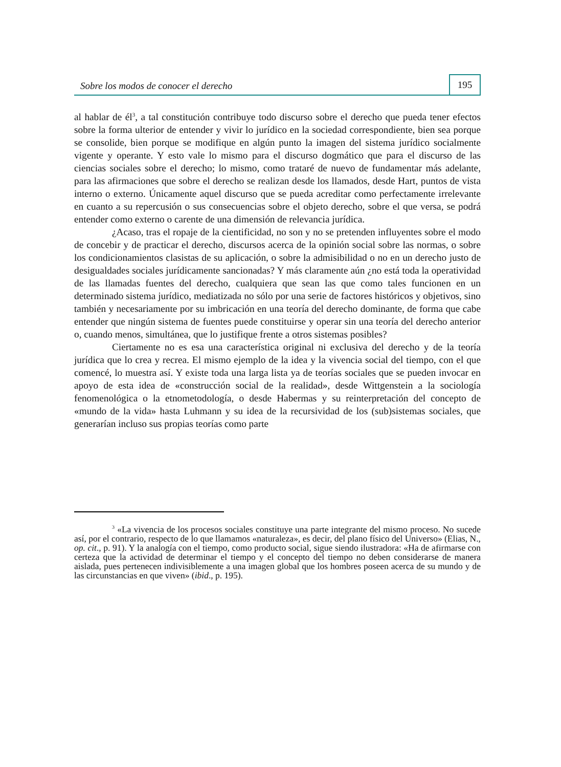Sobre los modos de conocer el derecho 195
al hablar de él<sup>3</sup>, a tal constitución contribuye todo discurso sobre el derecho que pueda tener efectos sobre la forma ulterior de entender y vivir lo jurídico en la sociedad correspondiente, bien sea porque se consolide, bien porque se modifique en algún punto la imagen del sistema jurídico socialmente vigente y operante. Y esto vale lo mismo para el discurso dogmático que para el discurso de las ciencias sociales sobre el derecho; lo mismo, como trataré de nuevo de fundamentar más adelante, para las afirmaciones que sobre el derecho se realizan desde los llamados, desde Hart, puntos de vista interno o externo. Únicamente aquel discurso que se pueda acreditar como perfectamente irrelevante en cuanto a su repercusión o sus consecuencias sobre el objeto derecho, sobre el que versa, se podrá entender como externo o carente de una dimensión de relevancia jurídica.
¿Acaso, tras el ropaje de la cientificidad, no son y no se pretenden influyentes sobre el modo de concebir y de practicar el derecho, discursos acerca de la opinión social sobre las normas, o sobre los condicionamientos clasistas de su aplicación, o sobre la admisibilidad o no en un derecho justo de desigualdades sociales jurídicamente sancionadas? Y más claramente aún ¿no está toda la operatividad de las llamadas fuentes del derecho, cualquiera que sean las que como tales funcionen en un determinado sistema jurídico, mediatizada no sólo por una serie de factores históricos y objetivos, sino también y necesariamente por su imbricación en una teoría del derecho dominante, de forma que cabe entender que ningún sistema de fuentes puede constituirse y operar sin una teoría del derecho anterior o, cuando menos, simultánea, que lo justifique frente a otros sistemas posibles?
Ciertamente no es esa una característica original ni exclusiva del derecho y de la teoría jurídica que lo crea y recrea. El mismo ejemplo de la idea y la vivencia social del tiempo, con el que comencé, lo muestra así. Y existe toda una larga lista ya de teorías sociales que se pueden invocar en apoyo de esta idea de «construcción social de la realidad», desde Wittgenstein a la sociología fenomenológica o la etnometodología, o desde Habermas y su reinterpretación del concepto de «mundo de la vida» hasta Luhmann y su idea de la recursividad de los (sub)sistemas sociales, que generarían incluso sus propias teorías como parte
<sup>3</sup> «La vivencia de los procesos sociales constituye una parte integrante del mismo proceso. No sucede así, por el contrario, respecto de lo que llamamos «naturaleza», es decir, del plano físico del Universo» (Elias, N., op. cit., p. 91). Y la analogía con el tiempo, como producto social, sigue siendo ilustradora: «Ha de afirmarse con certeza que la actividad de determinar el tiempo y el concepto del tiempo no deben considerarse de manera aislada, pues pertenecen indivisiblemente a una imagen global que los hombres poseen acerca de su mundo y de las circunstancias en que viven» (ibid., p. 195).